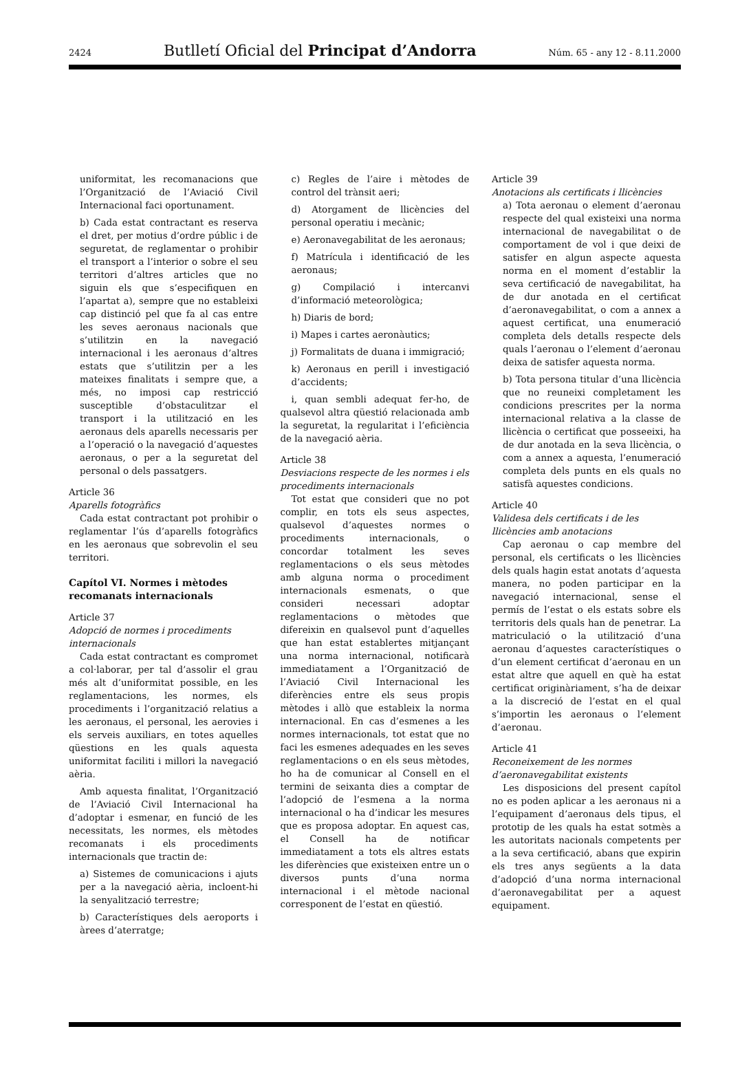2424 Butlletí Oficial del Principat d’Andorra Núm. 65 - any 12 - 8.11.2000
uniformitat, les recomanacions que l’Organització de l’Aviació Civil Internacional faci oportunament.
b) Cada estat contractant es reserva el dret, per motius d’ordre públic i de seguretat, de reglamentar o prohibir el transport a l’interior o sobre el seu territori d’altres articles que no siguin els que s’especifiquen en l’apartat a), sempre que no estableixi cap distinció pel que fa al cas entre les seves aeronaus nacionals que s’utilitzin en la navegació internacional i les aeronaus d’altres estats que s’utilitzin per a les mateixes finalitats i sempre que, a més, no imposi cap restricció susceptible d’obstaculitzar el transport i la utilització en les aeronaus dels aparells necessaris per a l’operació o la navegació d’aquestes aeronaus, o per a la seguretat del personal o dels passatgers.
Article 36
Aparells fotogràfics
Cada estat contractant pot prohibir o reglamentar l’ús d’aparells fotogràfics en les aeronaus que sobrevolin el seu territori.
Capítol VI. Normes i mètodes recomanats internacionals
Article 37
Adopció de normes i procediments internacionals
Cada estat contractant es compromet a col·laborar, per tal d’assolir el grau més alt d’uniformitat possible, en les reglamentacions, les normes, els procediments i l’organització relatius a les aeronaus, el personal, les aerovies i els serveis auxiliars, en totes aquelles qüestions en les quals aquesta uniformitat faciliti i millori la navegació aèria.
Amb aquesta finalitat, l’Organització de l’Aviació Civil Internacional ha d’adoptar i esmenar, en funció de les necessitats, les normes, els mètodes recomanats i els procediments internacionals que tractin de:
a) Sistemes de comunicacions i ajuts per a la navegació aèria, incloent-hi la senyalització terrestre;
b) Característiques dels aeroports i àrees d’aterratge;
c) Regles de l’aire i mètodes de control del trànsit aeri;
d) Atorgament de llicències del personal operatiu i mecànic;
e) Aeronavegabilitat de les aeronaus;
f) Matrícula i identificació de les aeronaus;
g) Compilació i intercanvi d’informació meteorològica;
h) Diaris de bord;
i) Mapes i cartes aeronàutics;
j) Formalitats de duana i immigració;
k) Aeronaus en perill i investigació d’accidents;
i, quan sembli adequat fer-ho, de qualsevol altra qüestió relacionada amb la seguretat, la regularitat i l’eficiència de la navegació aèria.
Article 38
Desviacions respecte de les normes i els procediments internacionals
Tot estat que consideri que no pot complir, en tots els seus aspectes, qualsevol d’aquestes normes o procediments internacionals, o concordar totalment les seves reglamentacions o els seus mètodes amb alguna norma o procediment internacionals esmenats, o que consideri necessari adoptar reglamentacions o mètodes que difereixin en qualsevol punt d’aquelles que han estat establertes mitjançant una norma internacional, notificarà immediatament a l’Organització de l’Aviació Civil Internacional les diferències entre els seus propis mètodes i allò que estableix la norma internacional. En cas d’esmenes a les normes internacionals, tot estat que no faci les esmenes adequades en les seves reglamentacions o en els seus mètodes, ho ha de comunicar al Consell en el termini de seixanta dies a comptar de l’adopció de l’esmena a la norma internacional o ha d’indicar les mesures que es proposa adoptar. En aquest cas, el Consell ha de notificar immediatament a tots els altres estats les diferències que existeixen entre un o diversos punts d’una norma internacional i el mètode nacional corresponent de l’estat en qüestió.
Article 39
Anotacions als certificats i llicències
a) Tota aeronau o element d’aeronau respecte del qual existeixi una norma internacional de navegabilitat o de comportament de vol i que deixi de satisfer en algun aspecte aquesta norma en el moment d’establir la seva certificació de navegabilitat, ha de dur anotada en el certificat d’aeronavegabilitat, o com a annex a aquest certificat, una enumeració completa dels detalls respecte dels quals l’aeronau o l’element d’aeronau deixa de satisfer aquesta norma.
b) Tota persona titular d’una llicència que no reuneixi completament les condicions prescrites per la norma internacional relativa a la classe de llicència o certificat que posseeixi, ha de dur anotada en la seva llicència, o com a annex a aquesta, l’enumeració completa dels punts en els quals no satisfà aquestes condicions.
Article 40
Validesa dels certificats i de les llicències amb anotacions
Cap aeronau o cap membre del personal, els certificats o les llicències dels quals hagin estat anotats d’aquesta manera, no poden participar en la navegació internacional, sense el permís de l’estat o els estats sobre els territoris dels quals han de penetrar. La matriculació o la utilització d’una aeronau d’aquestes característiques o d’un element certificat d’aeronau en un estat altre que aquell en què ha estat certificat originàriament, s’ha de deixar a la discreció de l’estat en el qual s’importin les aeronaus o l’element d’aeronau.
Article 41
Reconeixement de les normes d’aeronavegabilitat existents
Les disposicions del present capítol no es poden aplicar a les aeronaus ni a l’equipament d’aeronaus dels tipus, el prototip de les quals ha estat sotmès a les autoritats nacionals competents per a la seva certificació, abans que expirin els tres anys següents a la data d’adopció d’una norma internacional d’aeronavegabilitat per a aquest equipament.